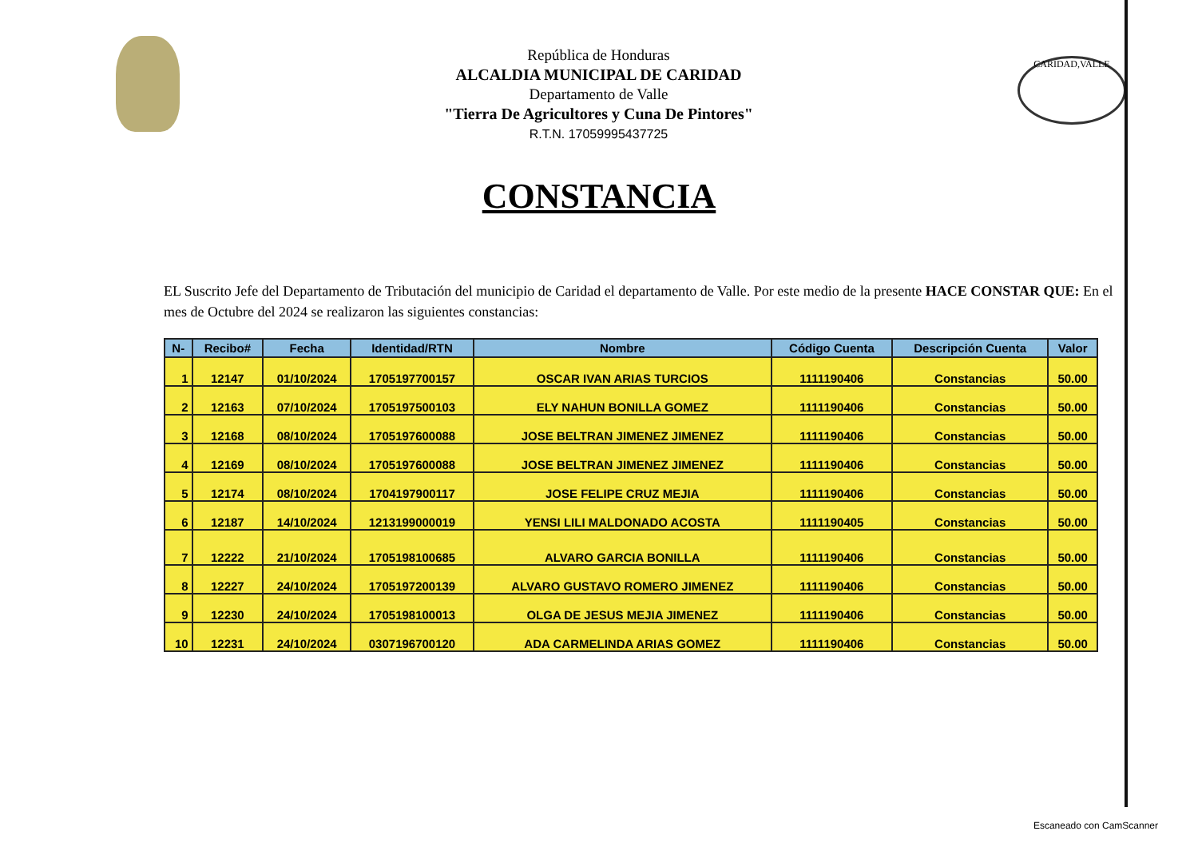República de Honduras
ALCALDIA MUNICIPAL DE CARIDAD
Departamento de Valle
"Tierra De Agricultores y Cuna De Pintores"
R.T.N. 17059995437725
CARIDAD,VALLE
CONSTANCIA
EL Suscrito Jefe del Departamento de Tributación del municipio de Caridad el departamento de Valle. Por este medio de la presente HACE CONSTAR QUE: En el mes de Octubre del 2024 se realizaron las siguientes constancias:
| N- | Recibo# | Fecha | Identidad/RTN | Nombre | Código Cuenta | Descripción Cuenta | Valor |
| --- | --- | --- | --- | --- | --- | --- | --- |
| 1 | 12147 | 01/10/2024 | 1705197700157 | OSCAR IVAN ARIAS TURCIOS | 1111190406 | Constancias | 50.00 |
| 2 | 12163 | 07/10/2024 | 1705197500103 | ELY NAHUN BONILLA GOMEZ | 1111190406 | Constancias | 50.00 |
| 3 | 12168 | 08/10/2024 | 1705197600088 | JOSE BELTRAN JIMENEZ JIMENEZ | 1111190406 | Constancias | 50.00 |
| 4 | 12169 | 08/10/2024 | 1705197600088 | JOSE BELTRAN JIMENEZ JIMENEZ | 1111190406 | Constancias | 50.00 |
| 5 | 12174 | 08/10/2024 | 1704197900117 | JOSE FELIPE CRUZ MEJIA | 1111190406 | Constancias | 50.00 |
| 6 | 12187 | 14/10/2024 | 1213199000019 | YENSI LILI MALDONADO ACOSTA | 1111190405 | Constancias | 50.00 |
| 7 | 12222 | 21/10/2024 | 1705198100685 | ALVARO GARCIA BONILLA | 1111190406 | Constancias | 50.00 |
| 8 | 12227 | 24/10/2024 | 1705197200139 | ALVARO GUSTAVO ROMERO JIMENEZ | 1111190406 | Constancias | 50.00 |
| 9 | 12230 | 24/10/2024 | 1705198100013 | OLGA DE JESUS MEJIA JIMENEZ | 1111190406 | Constancias | 50.00 |
| 10 | 12231 | 24/10/2024 | 0307196700120 | ADA CARMELINDA ARIAS GOMEZ | 1111190406 | Constancias | 50.00 |
Escaneado con CamScanner